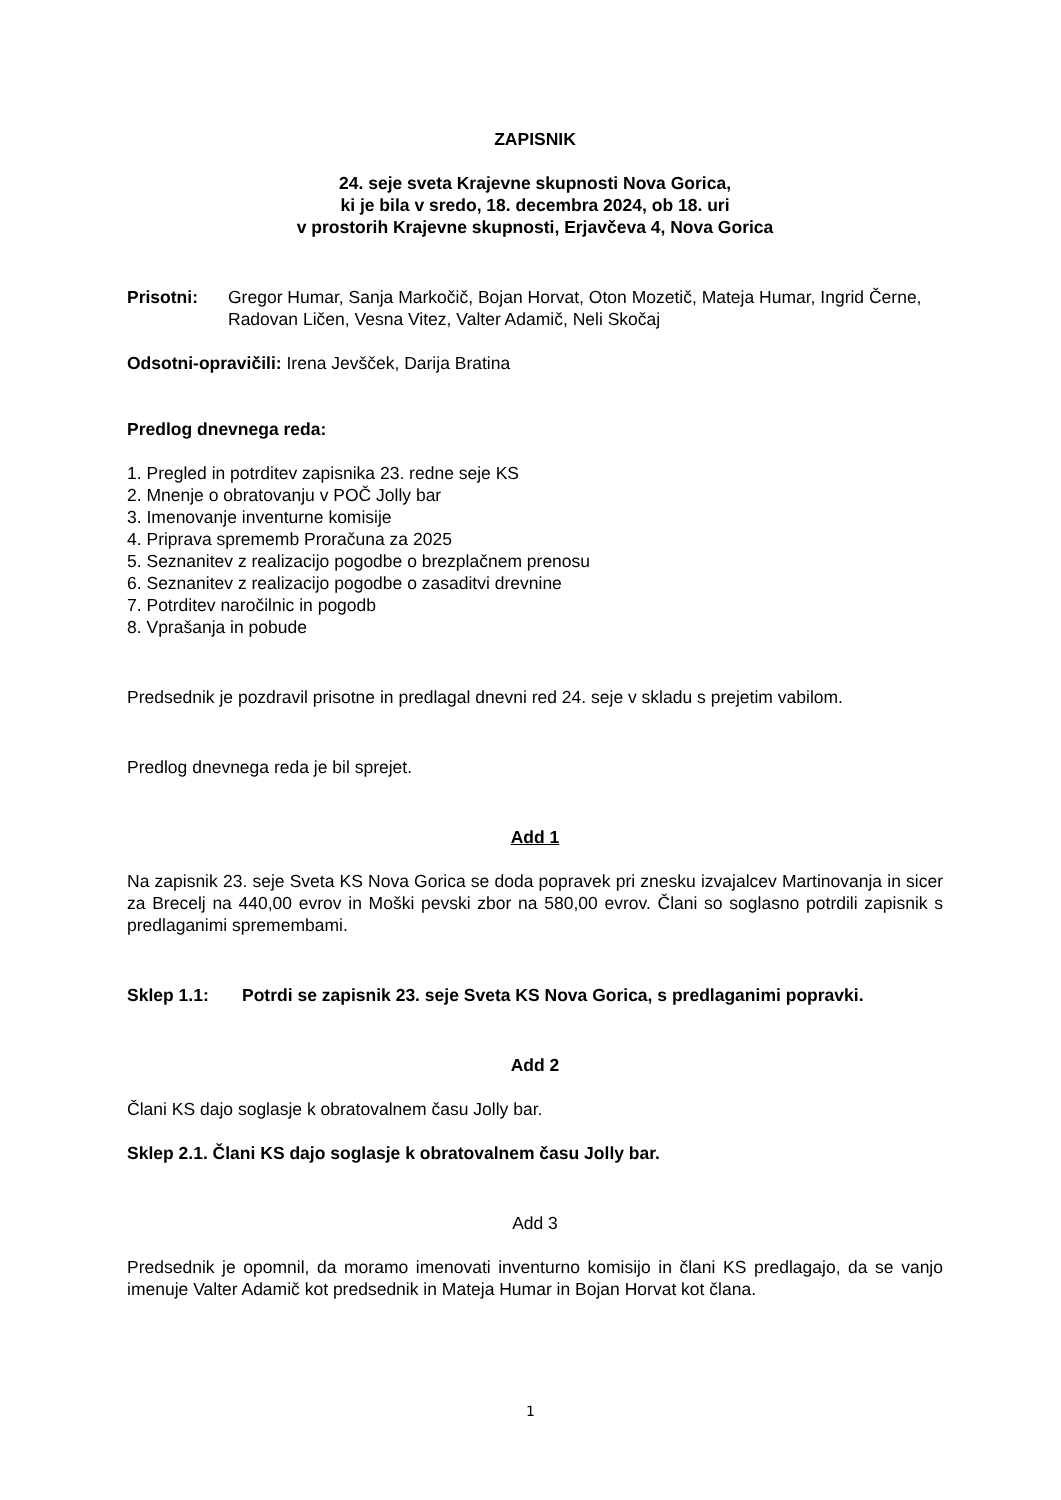ZAPISNIK
24. seje sveta Krajevne skupnosti Nova Gorica,
ki je bila v sredo, 18. decembra 2024, ob 18. uri
v prostorih Krajevne skupnosti, Erjavčeva 4, Nova Gorica
Prisotni: Gregor Humar, Sanja Markočič, Bojan Horvat, Oton Mozetič, Mateja Humar, Ingrid Černe, Radovan Ličen, Vesna Vitez, Valter Adamič, Neli Skočaj
Odsotni-opravičili: Irena Jevšček, Darija Bratina
Predlog dnevnega reda:
1. Pregled in potrditev zapisnika 23. redne seje KS
2. Mnenje o obratovanju v POČ Jolly bar
3. Imenovanje inventurne komisije
4. Priprava sprememb Proračuna za 2025
5. Seznanitev z realizacijo pogodbe o brezplačnem prenosu
6. Seznanitev z realizacijo pogodbe o zasaditvi drevnine
7. Potrditev naročilnic in pogodb
8. Vprašanja in pobude
Predsednik je pozdravil prisotne in predlagal dnevni red 24. seje v skladu s prejetim vabilom.
Predlog dnevnega reda je bil sprejet.
Add 1
Na zapisnik 23. seje Sveta KS Nova Gorica se doda popravek pri znesku izvajalcev Martinovanja in sicer za Brecelj na 440,00 evrov in Moški pevski zbor na 580,00 evrov. Člani so soglasno potrdili zapisnik s predlaganimi spremembami.
Sklep 1.1: Potrdi se zapisnik 23. seje Sveta KS Nova Gorica, s predlaganimi popravki.
Add 2
Člani KS dajo soglasje k obratovalnem času Jolly bar.
Sklep 2.1. Člani KS dajo soglasje k obratovalnem času Jolly bar.
Add 3
Predsednik je opomnil, da moramo imenovati inventurno komisijo in člani KS predlagajo, da se vanjo imenuje Valter Adamič kot predsednik in Mateja Humar in Bojan Horvat kot člana.
1